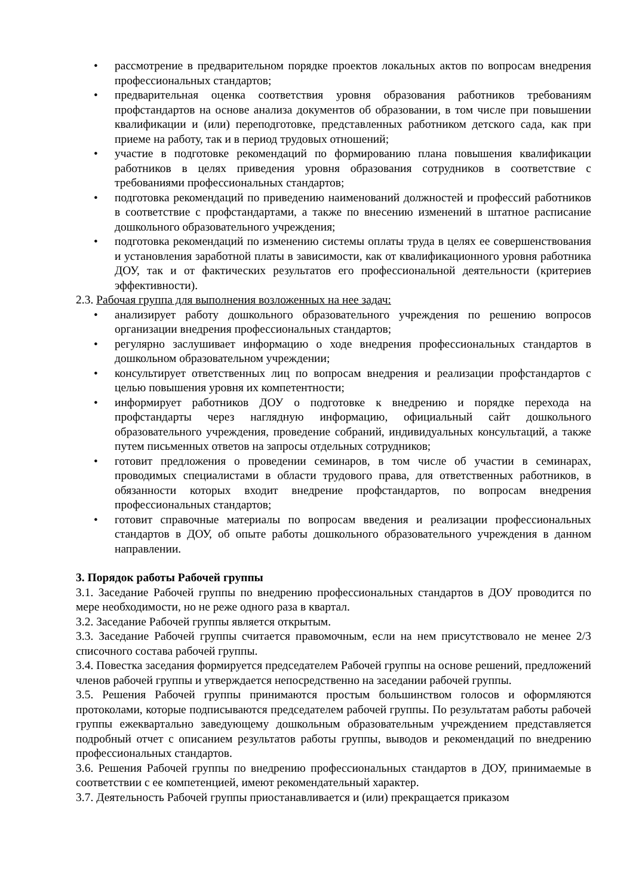• рассмотрение в предварительном порядке проектов локальных актов по вопросам внедрения профессиональных стандартов;
• предварительная оценка соответствия уровня образования работников требованиям профстандартов на основе анализа документов об образовании, в том числе при повышении квалификации и (или) переподготовке, представленных работником детского сада, как при приеме на работу, так и в период трудовых отношений;
• участие в подготовке рекомендаций по формированию плана повышения квалификации работников в целях приведения уровня образования сотрудников в соответствие с требованиями профессиональных стандартов;
• подготовка рекомендаций по приведению наименований должностей и профессий работников в соответствие с профстандартами, а также по внесению изменений в штатное расписание дошкольного образовательного учреждения;
• подготовка рекомендаций по изменению системы оплаты труда в целях ее совершенствования и установления заработной платы в зависимости, как от квалификационного уровня работника ДОУ, так и от фактических результатов его профессиональной деятельности (критериев эффективности).
2.3. Рабочая группа для выполнения возложенных на нее задач:
• анализирует работу дошкольного образовательного учреждения по решению вопросов организации внедрения профессиональных стандартов;
• регулярно заслушивает информацию о ходе внедрения профессиональных стандартов в дошкольном образовательном учреждении;
• консультирует ответственных лиц по вопросам внедрения и реализации профстандартов с целью повышения уровня их компетентности;
• информирует работников ДОУ о подготовке к внедрению и порядке перехода на профстандарты через наглядную информацию, официальный сайт дошкольного образовательного учреждения, проведение собраний, индивидуальных консультаций, а также путем письменных ответов на запросы отдельных сотрудников;
• готовит предложения о проведении семинаров, в том числе об участии в семинарах, проводимых специалистами в области трудового права, для ответственных работников, в обязанности которых входит внедрение профстандартов, по вопросам внедрения профессиональных стандартов;
• готовит справочные материалы по вопросам введения и реализации профессиональных стандартов в ДОУ, об опыте работы дошкольного образовательного учреждения в данном направлении.
3. Порядок работы Рабочей группы
3.1. Заседание Рабочей группы по внедрению профессиональных стандартов в ДОУ проводится по мере необходимости, но не реже одного раза в квартал.
3.2. Заседание Рабочей группы является открытым.
3.3. Заседание Рабочей группы считается правомочным, если на нем присутствовало не менее 2/3 списочного состава рабочей группы.
3.4. Повестка заседания формируется председателем Рабочей группы на основе решений, предложений членов рабочей группы и утверждается непосредственно на заседании рабочей группы.
3.5. Решения Рабочей группы принимаются простым большинством голосов и оформляются протоколами, которые подписываются председателем рабочей группы. По результатам работы рабочей группы ежеквартально заведующему дошкольным образовательным учреждением представляется подробный отчет с описанием результатов работы группы, выводов и рекомендаций по внедрению профессиональных стандартов.
3.6. Решения Рабочей группы по внедрению профессиональных стандартов в ДОУ, принимаемые в соответствии с ее компетенцией, имеют рекомендательный характер.
3.7. Деятельность Рабочей группы приостанавливается и (или) прекращается приказом